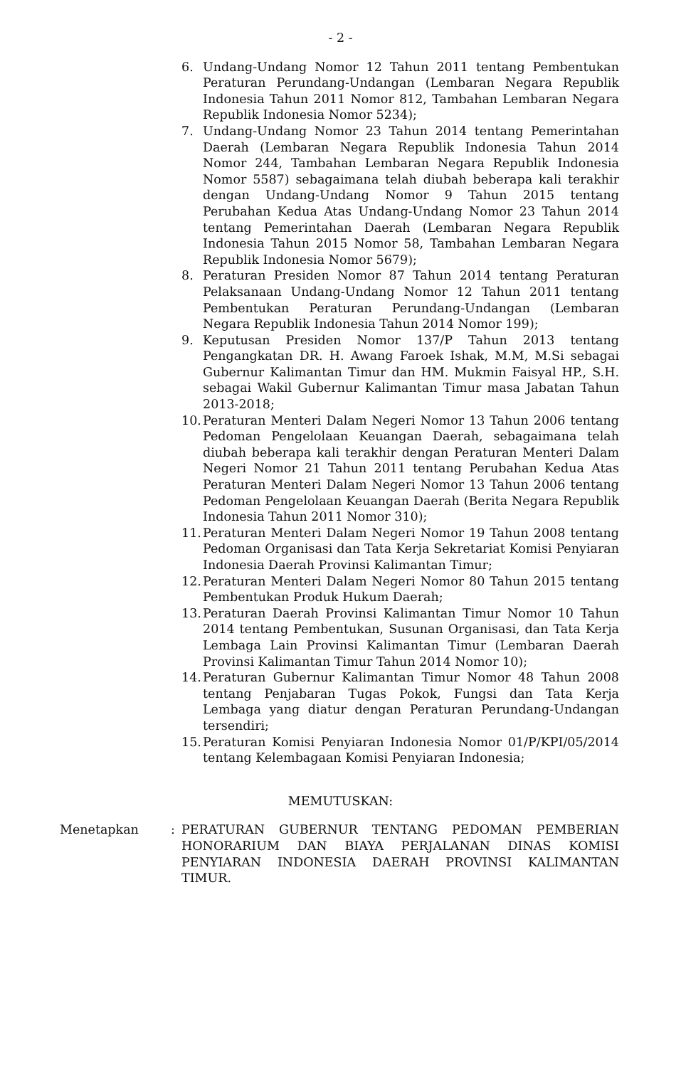- 2 -
6. Undang-Undang Nomor 12 Tahun 2011 tentang Pembentukan Peraturan Perundang-Undangan (Lembaran Negara Republik Indonesia Tahun 2011 Nomor 812, Tambahan Lembaran Negara Republik Indonesia Nomor 5234);
7. Undang-Undang Nomor 23 Tahun 2014 tentang Pemerintahan Daerah (Lembaran Negara Republik Indonesia Tahun 2014 Nomor 244, Tambahan Lembaran Negara Republik Indonesia Nomor 5587) sebagaimana telah diubah beberapa kali terakhir dengan Undang-Undang Nomor 9 Tahun 2015 tentang Perubahan Kedua Atas Undang-Undang Nomor 23 Tahun 2014 tentang Pemerintahan Daerah (Lembaran Negara Republik Indonesia Tahun 2015 Nomor 58, Tambahan Lembaran Negara Republik Indonesia Nomor 5679);
8. Peraturan Presiden Nomor 87 Tahun 2014 tentang Peraturan Pelaksanaan Undang-Undang Nomor 12 Tahun 2011 tentang Pembentukan Peraturan Perundang-Undangan (Lembaran Negara Republik Indonesia Tahun 2014 Nomor 199);
9. Keputusan Presiden Nomor 137/P Tahun 2013 tentang Pengangkatan DR. H. Awang Faroek Ishak, M.M, M.Si sebagai Gubernur Kalimantan Timur dan HM. Mukmin Faisyal HP., S.H. sebagai Wakil Gubernur Kalimantan Timur masa Jabatan Tahun 2013-2018;
10. Peraturan Menteri Dalam Negeri Nomor 13 Tahun 2006 tentang Pedoman Pengelolaan Keuangan Daerah, sebagaimana telah diubah beberapa kali terakhir dengan Peraturan Menteri Dalam Negeri Nomor 21 Tahun 2011 tentang Perubahan Kedua Atas Peraturan Menteri Dalam Negeri Nomor 13 Tahun 2006 tentang Pedoman Pengelolaan Keuangan Daerah (Berita Negara Republik Indonesia Tahun 2011 Nomor 310);
11. Peraturan Menteri Dalam Negeri Nomor 19 Tahun 2008 tentang Pedoman Organisasi dan Tata Kerja Sekretariat Komisi Penyiaran Indonesia Daerah Provinsi Kalimantan Timur;
12. Peraturan Menteri Dalam Negeri Nomor 80 Tahun 2015 tentang Pembentukan Produk Hukum Daerah;
13. Peraturan Daerah Provinsi Kalimantan Timur Nomor 10 Tahun 2014 tentang Pembentukan, Susunan Organisasi, dan Tata Kerja Lembaga Lain Provinsi Kalimantan Timur (Lembaran Daerah Provinsi Kalimantan Timur Tahun 2014 Nomor 10);
14. Peraturan Gubernur Kalimantan Timur Nomor 48 Tahun 2008 tentang Penjabaran Tugas Pokok, Fungsi dan Tata Kerja Lembaga yang diatur dengan Peraturan Perundang-Undangan tersendiri;
15. Peraturan Komisi Penyiaran Indonesia Nomor 01/P/KPI/05/2014 tentang Kelembagaan Komisi Penyiaran Indonesia;
MEMUTUSKAN:
Menetapkan: PERATURAN GUBERNUR TENTANG PEDOMAN PEMBERIAN HONORARIUM DAN BIAYA PERJALANAN DINAS KOMISI PENYIARAN INDONESIA DAERAH PROVINSI KALIMANTAN TIMUR.